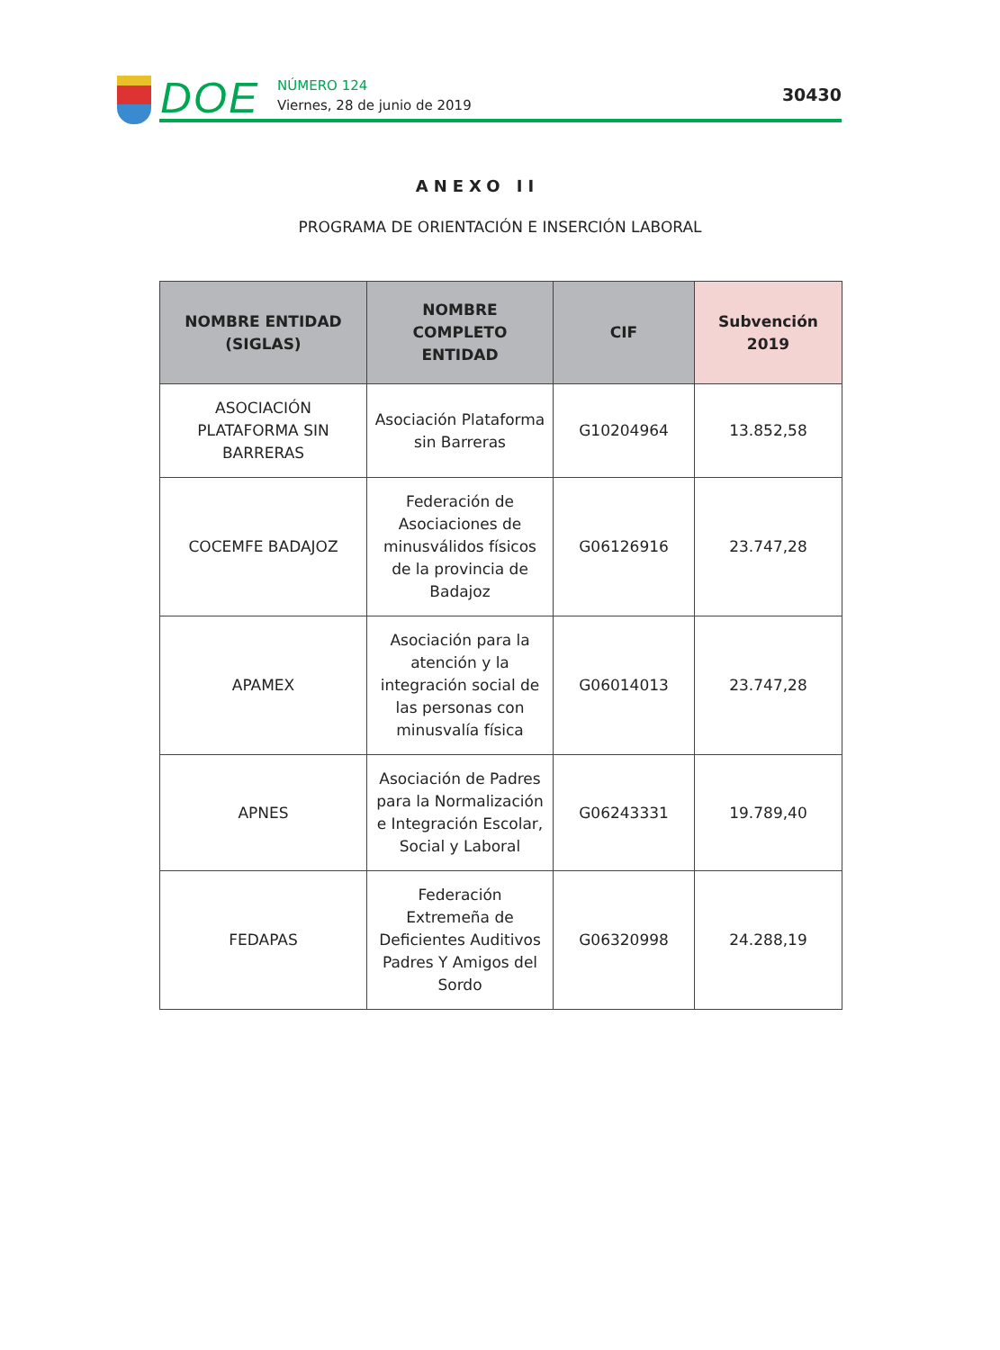DOE
NÚMERO 124
Viernes, 28 de junio de 2019
30430
ANEXO II
PROGRAMA DE ORIENTACIÓN E INSERCIÓN LABORAL
| NOMBRE ENTIDAD (SIGLAS) | NOMBRE COMPLETO ENTIDAD | CIF | Subvención 2019 |
| --- | --- | --- | --- |
| ASOCIACIÓN PLATAFORMA SIN BARRERAS | Asociación Plataforma sin Barreras | G10204964 | 13.852,58 |
| COCEMFE BADAJOZ | Federación de Asociaciones de minusválidos físicos de la provincia de Badajoz | G06126916 | 23.747,28 |
| APAMEX | Asociación para la atención y la integración social de las personas con minusvalía física | G06014013 | 23.747,28 |
| APNES | Asociación de Padres para la Normalización e Integración Escolar, Social y Laboral | G06243331 | 19.789,40 |
| FEDAPAS | Federación Extremeña de Deficientes Auditivos Padres Y Amigos del Sordo | G06320998 | 24.288,19 |